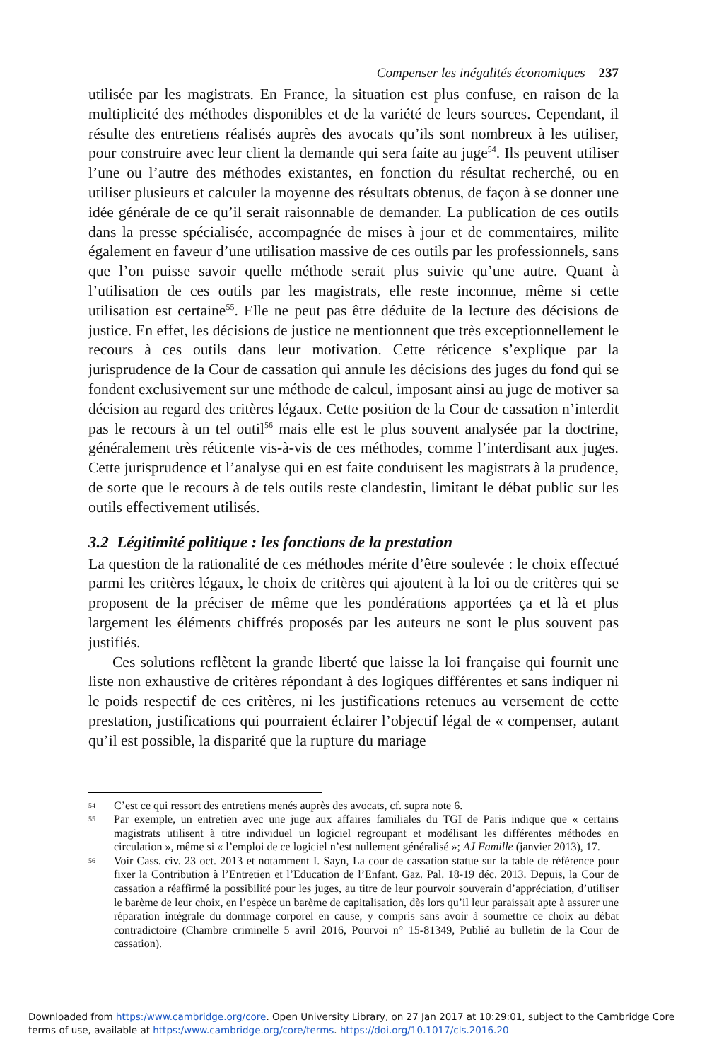Compenser les inégalités économiques 237
utilisée par les magistrats. En France, la situation est plus confuse, en raison de la multiplicité des méthodes disponibles et de la variété de leurs sources. Cependant, il résulte des entretiens réalisés auprès des avocats qu’ils sont nombreux à les utiliser, pour construire avec leur client la demande qui sera faite au juge<sup>54</sup>. Ils peuvent utiliser l’une ou l’autre des méthodes existantes, en fonction du résultat recherché, ou en utiliser plusieurs et calculer la moyenne des résultats obtenus, de façon à se donner une idée générale de ce qu’il serait raisonnable de demander. La publication de ces outils dans la presse spécialisée, accompagnée de mises à jour et de commentaires, milite également en faveur d’une utilisation massive de ces outils par les professionnels, sans que l’on puisse savoir quelle méthode serait plus suivie qu’une autre. Quant à l’utilisation de ces outils par les magistrats, elle reste inconnue, même si cette utilisation est certaine<sup>55</sup>. Elle ne peut pas être déduite de la lecture des décisions de justice. En effet, les décisions de justice ne mentionnent que très exceptionnellement le recours à ces outils dans leur motivation. Cette réticence s’explique par la jurisprudence de la Cour de cassation qui annule les décisions des juges du fond qui se fondent exclusivement sur une méthode de calcul, imposant ainsi au juge de motiver sa décision au regard des critères légaux. Cette position de la Cour de cassation n’interdit pas le recours à un tel outil<sup>56</sup> mais elle est le plus souvent analysée par la doctrine, généralement très réticente vis-à-vis de ces méthodes, comme l’interdisant aux juges. Cette jurisprudence et l’analyse qui en est faite conduisent les magistrats à la prudence, de sorte que le recours à de tels outils reste clandestin, limitant le débat public sur les outils effectivement utilisés.
3.2 Légitimité politique : les fonctions de la prestation
La question de la rationalité de ces méthodes mérite d’être soulevée : le choix effectué parmi les critères légaux, le choix de critères qui ajoutent à la loi ou de critères qui se proposent de la préciser de même que les pondérations apportées ça et là et plus largement les éléments chiffrés proposés par les auteurs ne sont le plus souvent pas justifiés.
Ces solutions reflètent la grande liberté que laisse la loi française qui fournit une liste non exhaustive de critères répondant à des logiques différentes et sans indiquer ni le poids respectif de ces critères, ni les justifications retenues au versement de cette prestation, justifications qui pourraient éclairer l’objectif légal de « compenser, autant qu’il est possible, la disparité que la rupture du mariage
54
C’est ce qui ressort des entretiens menés auprès des avocats, cf. supra note 6.
55
Par exemple, un entretien avec une juge aux affaires familiales du TGI de Paris indique que « certains magistrats utilisent à titre individuel un logiciel regroupant et modélisant les différentes méthodes en circulation », même si « l’emploi de ce logiciel n’est nullement généralisé »; AJ Famille (janvier 2013), 17.
56
Voir Cass. civ. 23 oct. 2013 et notamment I. Sayn, La cour de cassation statue sur la table de référence pour fixer la Contribution à l’Entretien et l’Education de l’Enfant. Gaz. Pal. 18-19 déc. 2013. Depuis, la Cour de cassation a réaffirmé la possibilité pour les juges, au titre de leur pourvoir souverain d’appréciation, d’utiliser le barème de leur choix, en l’espèce un barème de capitalisation, dès lors qu’il leur paraissait apte à assurer une réparation intégrale du dommage corporel en cause, y compris sans avoir à soumettre ce choix au débat contradictoire (Chambre criminelle 5 avril 2016, Pourvoi n° 15-81349, Publié au bulletin de la Cour de cassation).
Downloaded from https:/www.cambridge.org/core. Open University Library, on 27 Jan 2017 at 10:29:01, subject to the Cambridge Core terms of use, available at https:/www.cambridge.org/core/terms. https://doi.org/10.1017/cls.2016.20